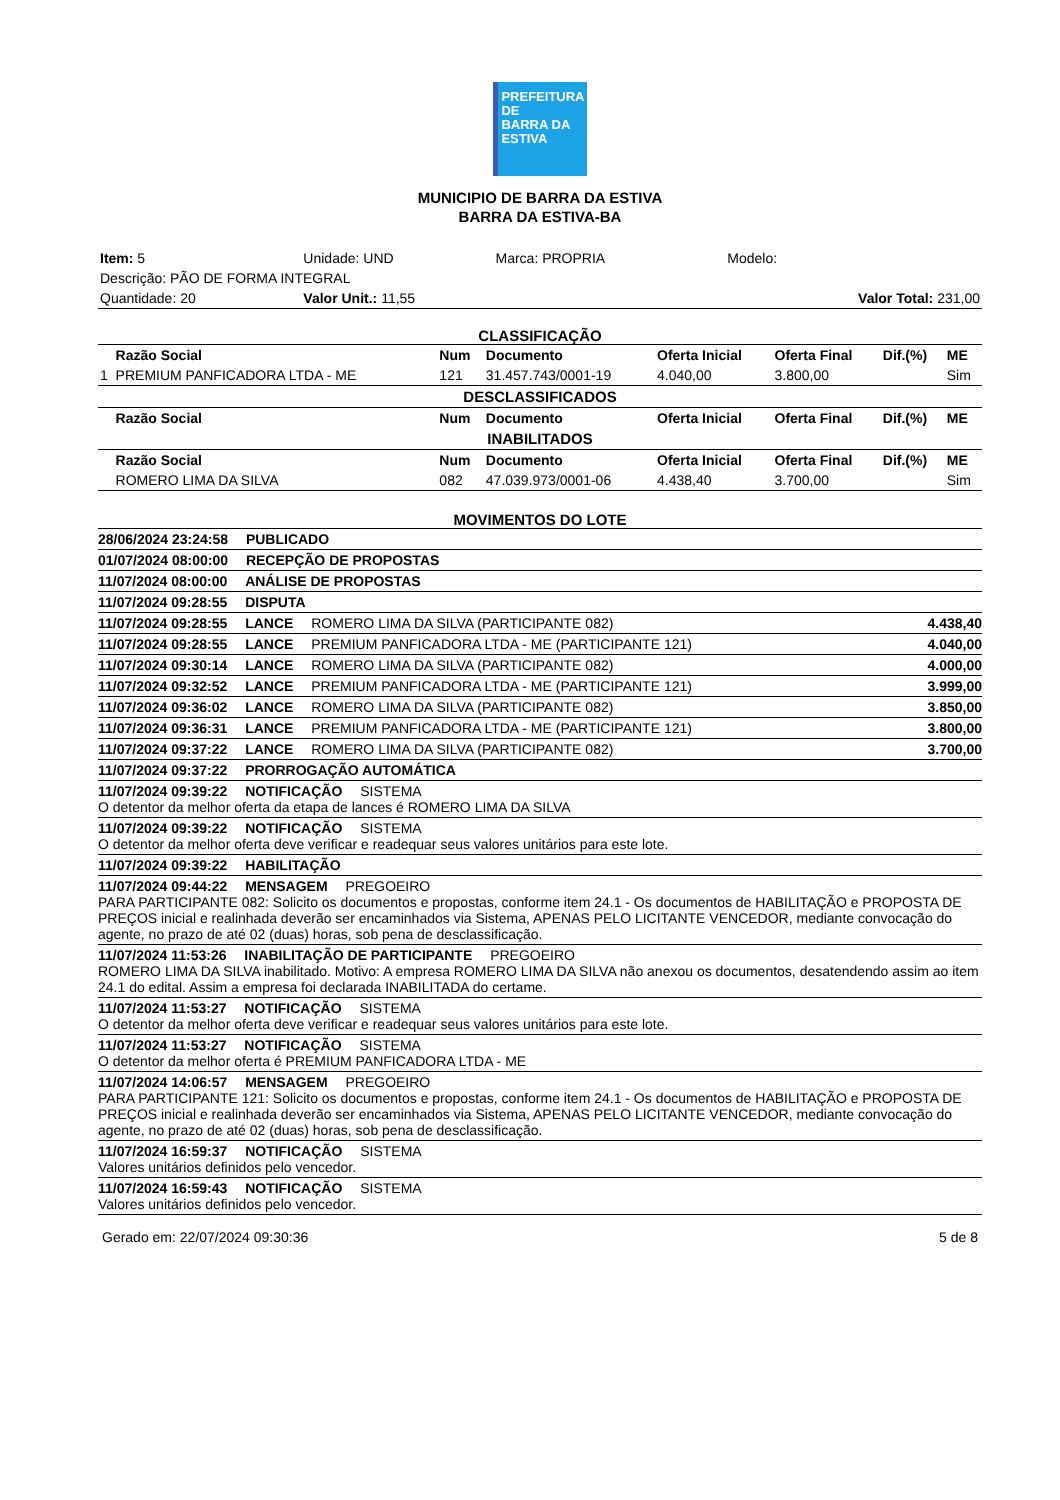PREFEITURA DE
BARRA DA
ESTIVA
MUNICIPIO DE BARRA DA ESTIVA
BARRA DA ESTIVA-BA
| Item: 5 | Unidade: UND | Marca: PROPRIA | Modelo: |
| Descrição: PÃO DE FORMA INTEGRAL | | | |
| Quantidade: 20 | Valor Unit.: 11,55 | | Valor Total: 231,00 |
CLASSIFICAÇÃO
| | Razão Social | Num | Documento | Oferta Inicial | Oferta Final | Dif.(%) | ME |
| --- | --- | --- | --- | --- | --- | --- | --- |
| 1 | PREMIUM PANFICADORA LTDA - ME | 121 | 31.457.743/0001-19 | 4.040,00 | 3.800,00 | | Sim |
| DESCLASSIFICADOS | | | | | | | |
| | Razão Social | Num | Documento | Oferta Inicial | Oferta Final | Dif.(%) | ME |
| INABILITADOS | | | | | | | |
| | Razão Social | Num | Documento | Oferta Inicial | Oferta Final | Dif.(%) | ME |
| | ROMERO LIMA DA SILVA | 082 | 47.039.973/0001-06 | 4.438,40 | 3.700,00 | | Sim |
MOVIMENTOS DO LOTE
28/06/2024 23:24:58 PUBLICADO
01/07/2024 08:00:00 RECEPÇÃO DE PROPOSTAS
11/07/2024 08:00:00 ANÁLISE DE PROPOSTAS
11/07/2024 09:28:55 DISPUTA
11/07/2024 09:28:55 LANCE ROMERO LIMA DA SILVA (PARTICIPANTE 082) 4.438,40
11/07/2024 09:28:55 LANCE PREMIUM PANFICADORA LTDA - ME (PARTICIPANTE 121) 4.040,00
11/07/2024 09:30:14 LANCE ROMERO LIMA DA SILVA (PARTICIPANTE 082) 4.000,00
11/07/2024 09:32:52 LANCE PREMIUM PANFICADORA LTDA - ME (PARTICIPANTE 121) 3.999,00
11/07/2024 09:36:02 LANCE ROMERO LIMA DA SILVA (PARTICIPANTE 082) 3.850,00
11/07/2024 09:36:31 LANCE PREMIUM PANFICADORA LTDA - ME (PARTICIPANTE 121) 3.800,00
11/07/2024 09:37:22 LANCE ROMERO LIMA DA SILVA (PARTICIPANTE 082) 3.700,00
11/07/2024 09:37:22 PRORROGAÇÃO AUTOMÁTICA
11/07/2024 09:39:22 NOTIFICAÇÃO SISTEMA
O detentor da melhor oferta da etapa de lances é ROMERO LIMA DA SILVA
11/07/2024 09:39:22 NOTIFICAÇÃO SISTEMA
O detentor da melhor oferta deve verificar e readequar seus valores unitários para este lote.
11/07/2024 09:39:22 HABILITAÇÃO
11/07/2024 09:44:22 MENSAGEM PREGOEIRO
PARA PARTICIPANTE 082: Solicito os documentos e propostas, conforme item 24.1 - Os documentos de HABILITAÇÃO e PROPOSTA DE PREÇOS inicial e realinhada deverão ser encaminhados via Sistema, APENAS PELO LICITANTE VENCEDOR, mediante convocação do agente, no prazo de até 02 (duas) horas, sob pena de desclassificação.
11/07/2024 11:53:26 INABILITAÇÃO DE PARTICIPANTE PREGOEIRO
ROMERO LIMA DA SILVA inabilitado. Motivo: A empresa ROMERO LIMA DA SILVA não anexou os documentos, desatendendo assim ao item 24.1 do edital. Assim a empresa foi declarada INABILITADA do certame.
11/07/2024 11:53:27 NOTIFICAÇÃO SISTEMA
O detentor da melhor oferta deve verificar e readequar seus valores unitários para este lote.
11/07/2024 11:53:27 NOTIFICAÇÃO SISTEMA
O detentor da melhor oferta é PREMIUM PANFICADORA LTDA - ME
11/07/2024 14:06:57 MENSAGEM PREGOEIRO
PARA PARTICIPANTE 121: Solicito os documentos e propostas, conforme item 24.1 - Os documentos de HABILITAÇÃO e PROPOSTA DE PREÇOS inicial e realinhada deverão ser encaminhados via Sistema, APENAS PELO LICITANTE VENCEDOR, mediante convocação do agente, no prazo de até 02 (duas) horas, sob pena de desclassificação.
11/07/2024 16:59:37 NOTIFICAÇÃO SISTEMA
Valores unitários definidos pelo vencedor.
11/07/2024 16:59:43 NOTIFICAÇÃO SISTEMA
Valores unitários definidos pelo vencedor.
Gerado em: 22/07/2024 09:30:36 5 de 8